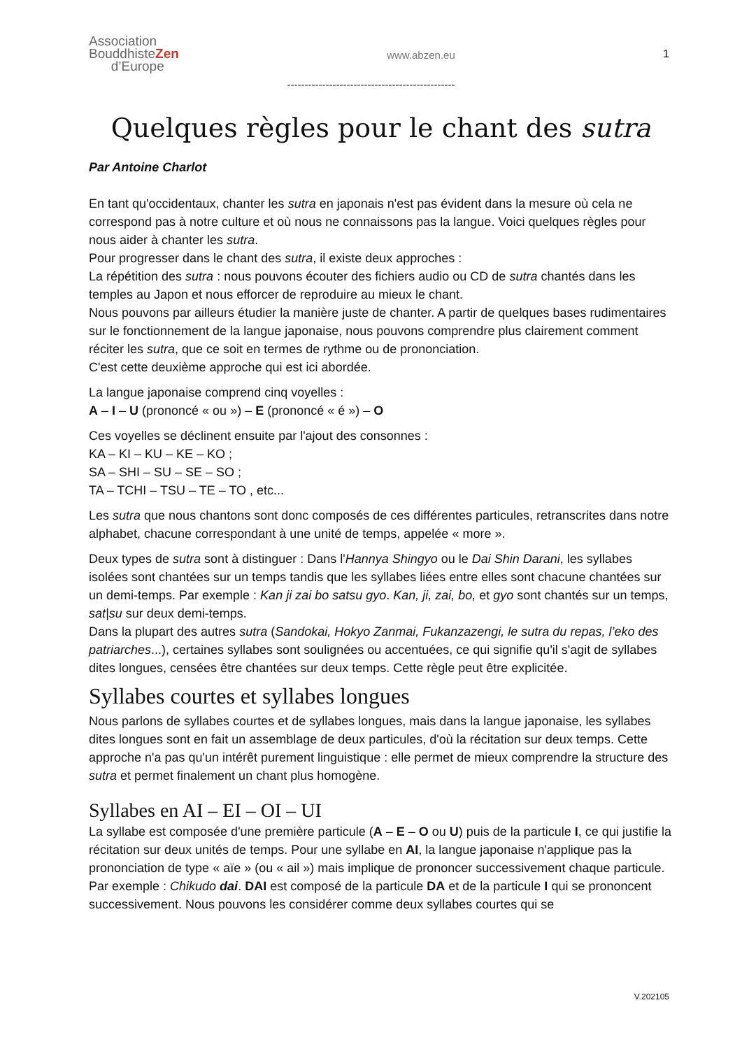Association
BouddhisteZen
d’Europe
www.abzen.eu 1
------------------------------------------------
Quelques règles pour le chant des sutra
Par Antoine Charlot
En tant qu'occidentaux, chanter les sutra en japonais n'est pas évident dans la mesure où cela ne correspond pas à notre culture et où nous ne connaissons pas la langue. Voici quelques règles pour nous aider à chanter les sutra.
Pour progresser dans le chant des sutra, il existe deux approches :
La répétition des sutra : nous pouvons écouter des fichiers audio ou CD de sutra chantés dans les temples au Japon et nous efforcer de reproduire au mieux le chant.
Nous pouvons par ailleurs étudier la manière juste de chanter. A partir de quelques bases rudimentaires sur le fonctionnement de la langue japonaise, nous pouvons comprendre plus clairement comment réciter les sutra, que ce soit en termes de rythme ou de prononciation.
C'est cette deuxième approche qui est ici abordée.
La langue japonaise comprend cinq voyelles :
A – I – U (prononcé « ou ») – E (prononcé « é ») – O
Ces voyelles se déclinent ensuite par l'ajout des consonnes :
KA – KI – KU – KE – KO ;
SA – SHI – SU – SE – SO ;
TA – TCHI – TSU – TE – TO , etc...
Les sutra que nous chantons sont donc composés de ces différentes particules, retranscrites dans notre alphabet, chacune correspondant à une unité de temps, appelée « more ».
Deux types de sutra sont à distinguer : Dans l'Hannya Shingyo ou le Dai Shin Darani, les syllabes isolées sont chantées sur un temps tandis que les syllabes liées entre elles sont chacune chantées sur un demi-temps. Par exemple : Kan ji zai bo satsu gyo. Kan, ji, zai, bo, et gyo sont chantés sur un temps, sat|su sur deux demi-temps.
Dans la plupart des autres sutra (Sandokai, Hokyo Zanmai, Fukanzazengi, le sutra du repas, l’eko des patriarches...), certaines syllabes sont soulignées ou accentuées, ce qui signifie qu'il s'agit de syllabes dites longues, censées être chantées sur deux temps. Cette règle peut être explicitée.
Syllabes courtes et syllabes longues
Nous parlons de syllabes courtes et de syllabes longues, mais dans la langue japonaise, les syllabes dites longues sont en fait un assemblage de deux particules, d'où la récitation sur deux temps. Cette approche n'a pas qu'un intérêt purement linguistique : elle permet de mieux comprendre la structure des sutra et permet finalement un chant plus homogène.
Syllabes en AI – EI – OI – UI
La syllabe est composée d'une première particule (A – E – O ou U) puis de la particule I, ce qui justifie la récitation sur deux unités de temps. Pour une syllabe en AI, la langue japonaise n'applique pas la prononciation de type « aïe » (ou « ail ») mais implique de prononcer successivement chaque particule.
Par exemple : Chikudo dai. DAI est composé de la particule DA et de la particule I qui se prononcent successivement. Nous pouvons les considérer comme deux syllabes courtes qui se
V.202105